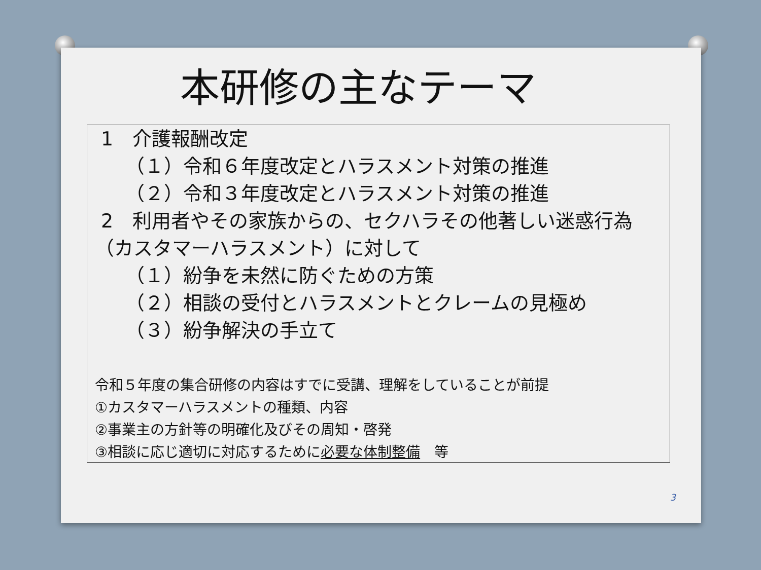本研修の主なテーマ
1　介護報酬改定
（１）令和６年度改定とハラスメント対策の推進
（２）令和３年度改定とハラスメント対策の推進
2　利用者やその家族からの、セクハラその他著しい迷惑行為（カスタマーハラスメント）に対して
（１）紛争を未然に防ぐための方策
（２）相談の受付とハラスメントとクレームの見極め
（３）紛争解決の手立て
令和５年度の集合研修の内容はすでに受講、理解をしていることが前提
①カスタマーハラスメントの種類、内容
②事業主の方針等の明確化及びその周知・啓発
③相談に応じ適切に対応するために必要な体制整備　等
3